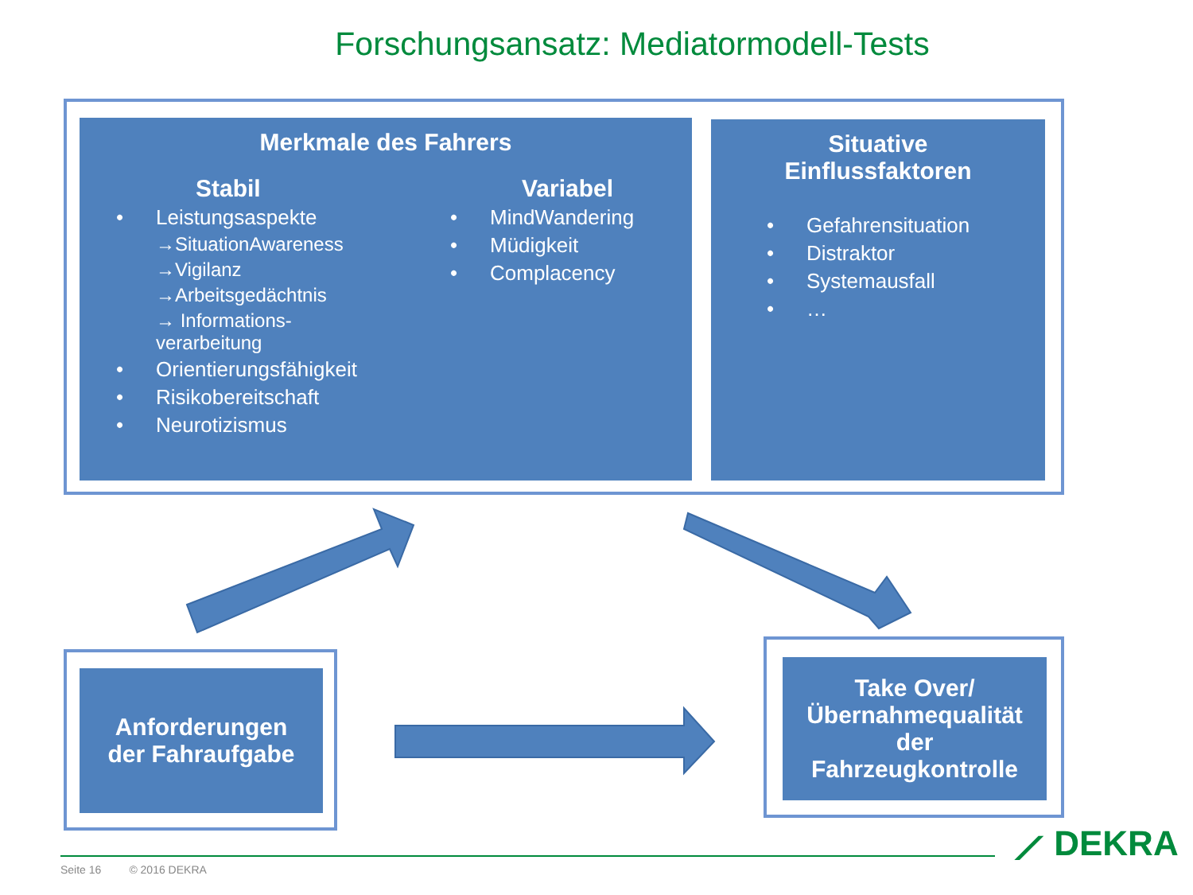Forschungsansatz: Mediatormodell-Tests
Merkmale des Fahrers
Stabil
• Leistungsaspekte
→SituationAwareness
→Vigilanz
→Arbeitsgedächtnis
→ Informations-
verarbeitung
• Orientierungsfähigkeit
• Risikobereitschaft
• Neurotizismus
Variabel
• MindWandering
• Müdigkeit
• Complacency
Situative
Einflussfaktoren
• Gefahrensituation
• Distraktor
• Systemausfall
• …
Anforderungen
der Fahraufgabe
Take Over/
Übernahmequalität
der
Fahrzeugkontrolle
⟋ DEKRA
Seite 16 © 2016 DEKRA